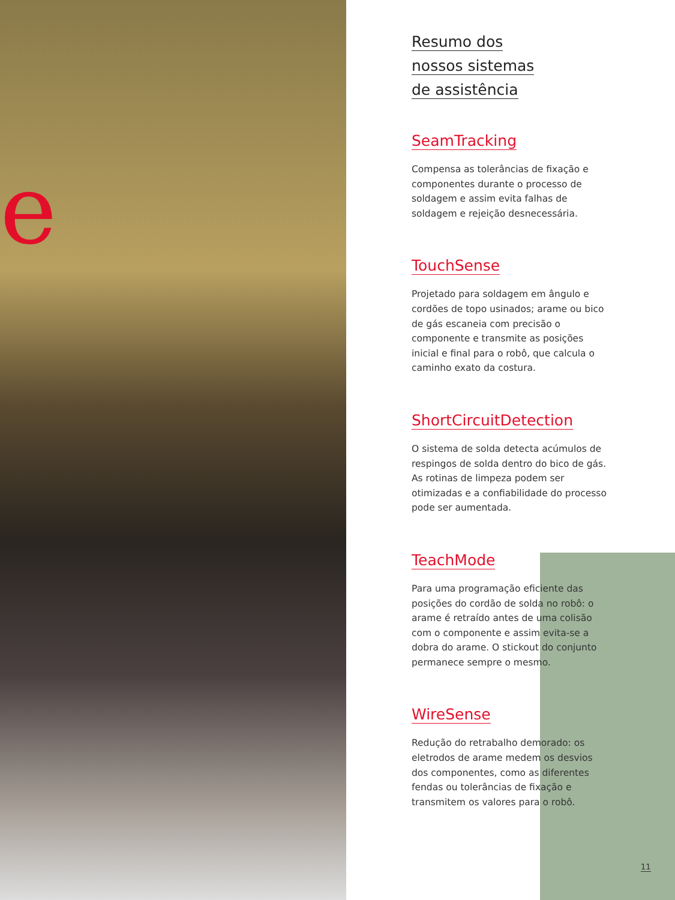e
Resumo dos
nossos sistemas
de assistência
SeamTracking
Compensa as tolerâncias de fixação e componentes durante o processo de soldagem e assim evita falhas de soldagem e rejeição desnecessária.
TouchSense
Projetado para soldagem em ângulo e cordões de topo usinados; arame ou bico de gás escaneia com precisão o componente e transmite as posições inicial e final para o robô, que calcula o caminho exato da costura.
ShortCircuitDetection
O sistema de solda detecta acúmulos de respingos de solda dentro do bico de gás. As rotinas de limpeza podem ser otimizadas e a confiabilidade do processo pode ser aumentada.
TeachMode
Para uma programação eficiente das posições do cordão de solda no robô: o arame é retraído antes de uma colisão com o componente e assim evita-se a dobra do arame. O stickout do conjunto permanece sempre o mesmo.
WireSense
Redução do retrabalho demorado: os eletrodos de arame medem os desvios dos componentes, como as diferentes fendas ou tolerâncias de fixação e transmitem os valores para o robô.
11